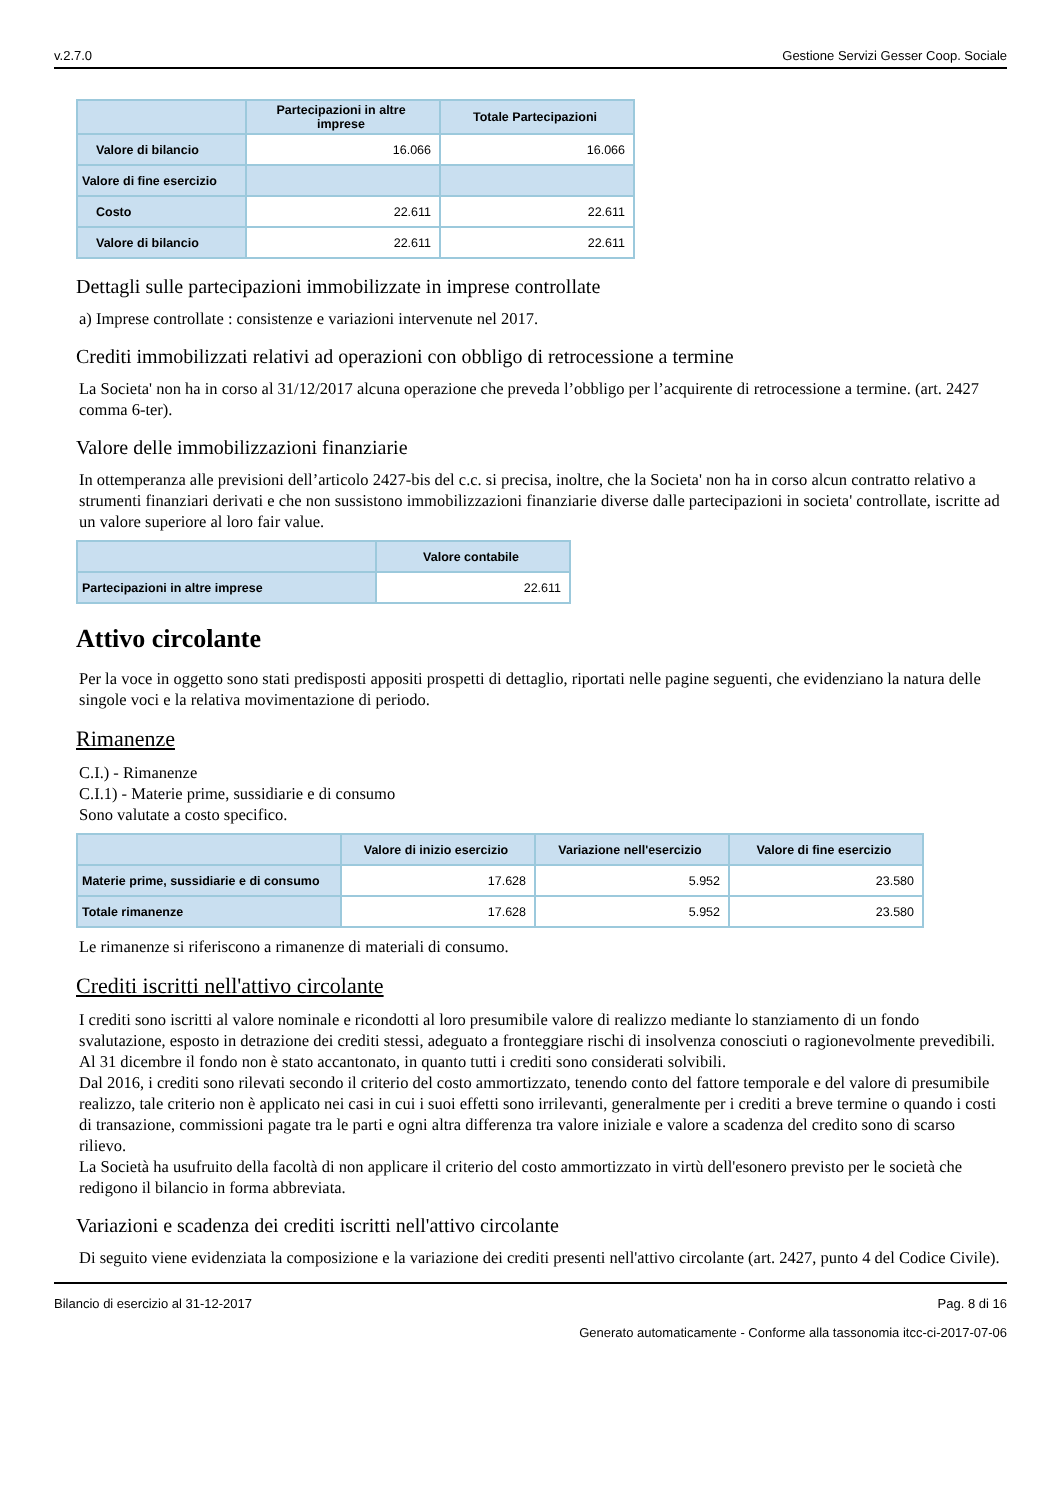v.2.7.0 Gestione Servizi Gesser Coop. Sociale
| | Partecipazioni in altre imprese | Totale Partecipazioni |
| --- | --- | --- |
| Valore di bilancio | 16.066 | 16.066 |
| Valore di fine esercizio | | |
| Costo | 22.611 | 22.611 |
| Valore di bilancio | 22.611 | 22.611 |
Dettagli sulle partecipazioni immobilizzate in imprese controllate
a) Imprese controllate : consistenze e variazioni intervenute nel 2017.
Crediti immobilizzati relativi ad operazioni con obbligo di retrocessione a termine
La Societa' non ha in corso al 31/12/2017 alcuna operazione che preveda l’obbligo per l’acquirente di retrocessione a termine. (art. 2427 comma 6-ter).
Valore delle immobilizzazioni finanziarie
In ottemperanza alle previsioni dell’articolo 2427-bis del c.c. si precisa, inoltre, che la Societa' non ha in corso alcun contratto relativo a strumenti finanziari derivati e che non sussistono immobilizzazioni finanziarie diverse dalle partecipazioni in societa' controllate, iscritte ad un valore superiore al loro fair value.
| | Valore contabile |
| --- | --- |
| Partecipazioni in altre imprese | 22.611 |
Attivo circolante
Per la voce in oggetto sono stati predisposti appositi prospetti di dettaglio, riportati nelle pagine seguenti, che evidenziano la natura delle singole voci e la relativa movimentazione di periodo.
Rimanenze
C.I.) - Rimanenze
C.I.1) - Materie prime, sussidiarie e di consumo
Sono valutate a costo specifico.
| | Valore di inizio esercizio | Variazione nell'esercizio | Valore di fine esercizio |
| --- | --- | --- | --- |
| Materie prime, sussidiarie e di consumo | 17.628 | 5.952 | 23.580 |
| Totale rimanenze | 17.628 | 5.952 | 23.580 |
Le rimanenze si riferiscono a rimanenze di materiali di consumo.
Crediti iscritti nell'attivo circolante
I crediti sono iscritti al valore nominale e ricondotti al loro presumibile valore di realizzo mediante lo stanziamento di un fondo svalutazione, esposto in detrazione dei crediti stessi, adeguato a fronteggiare rischi di insolvenza conosciuti o ragionevolmente prevedibili. Al 31 dicembre il fondo non è stato accantonato, in quanto tutti i crediti sono considerati solvibili.
Dal 2016, i crediti sono rilevati secondo il criterio del costo ammortizzato, tenendo conto del fattore temporale e del valore di presumibile realizzo, tale criterio non è applicato nei casi in cui i suoi effetti sono irrilevanti, generalmente per i crediti a breve termine o quando i costi di transazione, commissioni pagate tra le parti e ogni altra differenza tra valore iniziale e valore a scadenza del credito sono di scarso rilievo.
La Società ha usufruito della facoltà di non applicare il criterio del costo ammortizzato in virtù dell'esonero previsto per le società che redigono il bilancio in forma abbreviata.
Variazioni e scadenza dei crediti iscritti nell'attivo circolante
Di seguito viene evidenziata la composizione e la variazione dei crediti presenti nell'attivo circolante (art. 2427, punto 4 del Codice Civile).
Bilancio di esercizio al 31-12-2017 Pag. 8 di 16
Generato automaticamente - Conforme alla tassonomia itcc-ci-2017-07-06